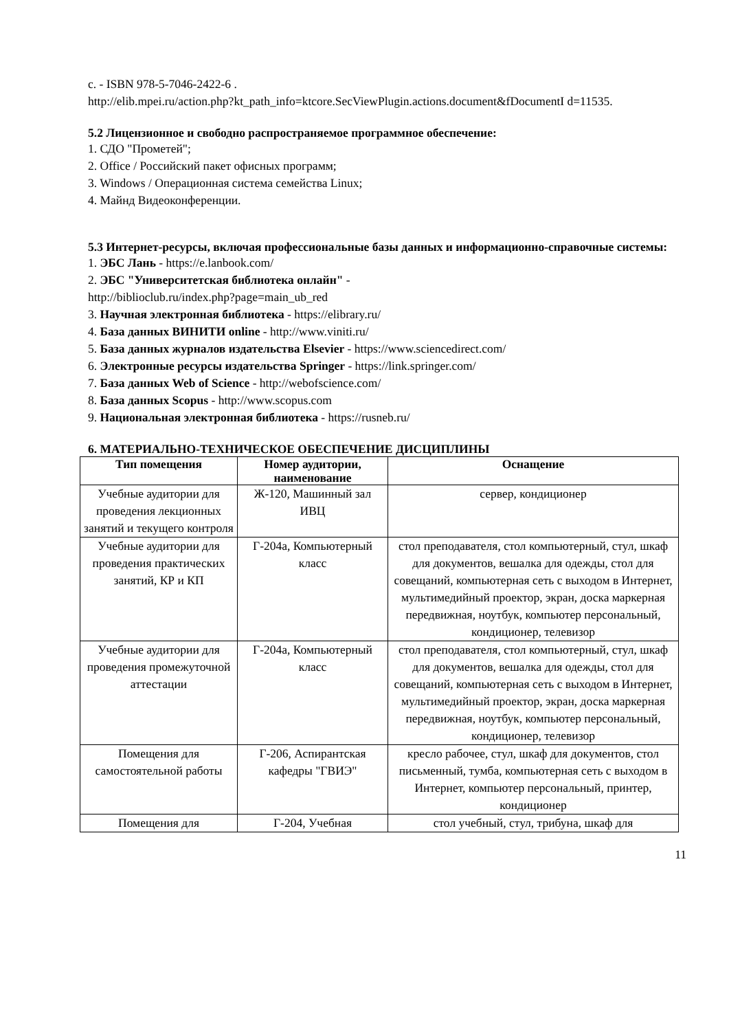с. - ISBN 978-5-7046-2422-6 .
http://elib.mpei.ru/action.php?kt_path_info=ktcore.SecViewPlugin.actions.document&fDocumentI d=11535.
5.2 Лицензионное и свободно распространяемое программное обеспечение:
1. СДО "Прометей";
2. Office / Российский пакет офисных программ;
3. Windows / Операционная система семейства Linux;
4. Майнд Видеоконференции.
5.3 Интернет-ресурсы, включая профессиональные базы данных и информационно-справочные системы:
1. ЭБС Лань - https://e.lanbook.com/
2. ЭБС "Университетская библиотека онлайн" -
http://biblioclub.ru/index.php?page=main_ub_red
3. Научная электронная библиотека - https://elibrary.ru/
4. База данных ВИНИТИ online - http://www.viniti.ru/
5. База данных журналов издательства Elsevier - https://www.sciencedirect.com/
6. Электронные ресурсы издательства Springer - https://link.springer.com/
7. База данных Web of Science - http://webofscience.com/
8. База данных Scopus - http://www.scopus.com
9. Национальная электронная библиотека - https://rusneb.ru/
6. МАТЕРИАЛЬНО-ТЕХНИЧЕСКОЕ ОБЕСПЕЧЕНИЕ ДИСЦИПЛИНЫ
| Тип помещения | Номер аудитории, наименование | Оснащение |
| --- | --- | --- |
| Учебные аудитории для проведения лекционных занятий и текущего контроля | Ж-120, Машинный зал ИВЦ | сервер, кондиционер |
| Учебные аудитории для проведения практических занятий, КР и КП | Г-204а, Компьютерный класс | стол преподавателя, стол компьютерный, стул, шкаф для документов, вешалка для одежды, стол для совещаний, компьютерная сеть с выходом в Интернет, мультимедийный проектор, экран, доска маркерная передвижная, ноутбук, компьютер персональный, кондиционер, телевизор |
| Учебные аудитории для проведения промежуточной аттестации | Г-204а, Компьютерный класс | стол преподавателя, стол компьютерный, стул, шкаф для документов, вешалка для одежды, стол для совещаний, компьютерная сеть с выходом в Интернет, мультимедийный проектор, экран, доска маркерная передвижная, ноутбук, компьютер персональный, кондиционер, телевизор |
| Помещения для самостоятельной работы | Г-206, Аспирантская кафедры "ГВИЭ" | кресло рабочее, стул, шкаф для документов, стол письменный, тумба, компьютерная сеть с выходом в Интернет, компьютер персональный, принтер, кондиционер |
| Помещения для | Г-204, Учебная | стол учебный, стул, трибуна, шкаф для |
11